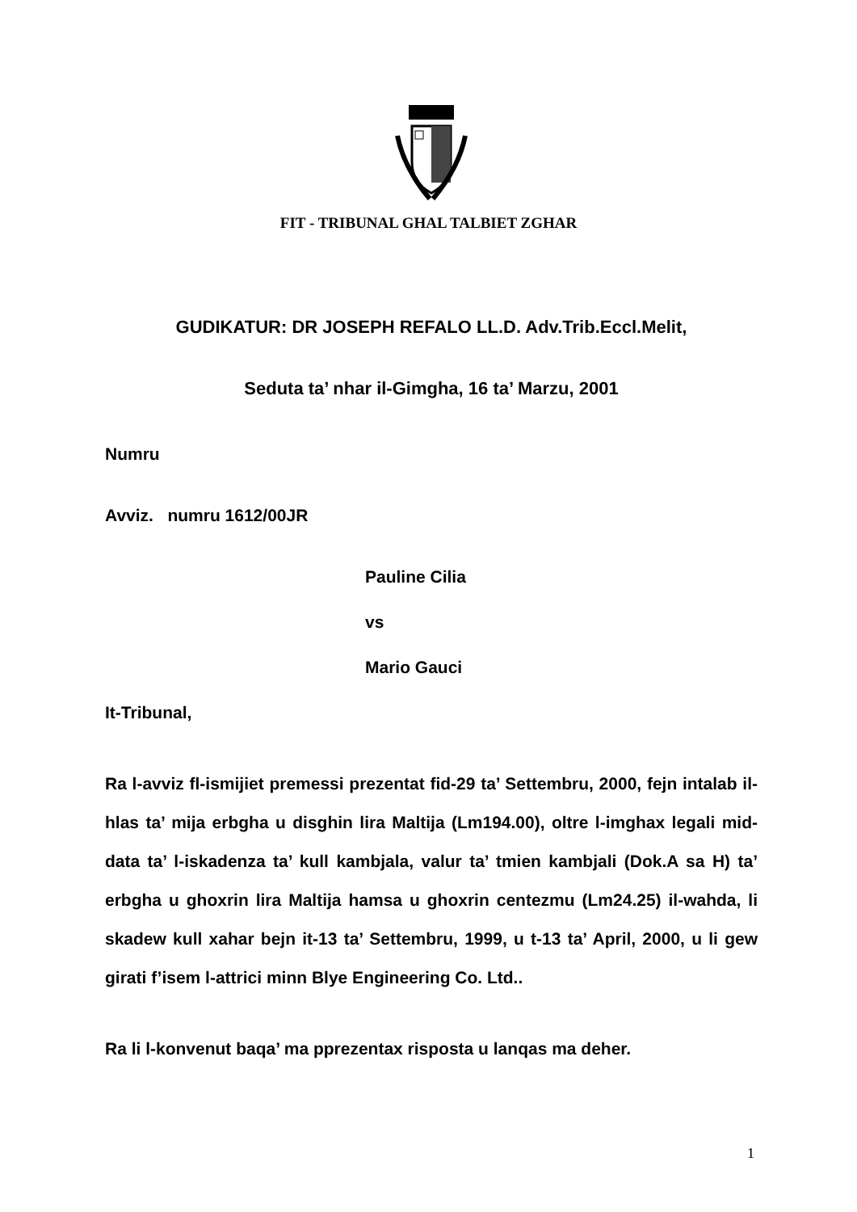FIT - TRIBUNAL GHAL TALBIET ZGHAR
GUDIKATUR: DR JOSEPH REFALO LL.D. Adv.Trib.Eccl.Melit,
Seduta ta’ nhar il-Gimgha, 16 ta’ Marzu, 2001
Numru
Avviz. numru 1612/00JR
Pauline Cilia
vs
Mario Gauci
It-Tribunal,
Ra l-avviz fl-ismijiet premessi prezentat fid-29 ta’ Settembru, 2000, fejn intalab il-hlas ta’ mija erbgha u disghin lira Maltija (Lm194.00), oltre l-imghax legali mid-data ta’ l-iskadenza ta’ kull kambjala, valur ta’ tmien kambjali (Dok.A sa H) ta’ erbgha u ghoxrin lira Maltija hamsa u ghoxrin centezmu (Lm24.25) il-wahda, li skadew kull xahar bejn it-13 ta’ Settembru, 1999, u t-13 ta’ April, 2000, u li gew girati f’isem l-attrici minn Blye Engineering Co. Ltd..
Ra li l-konvenut baqa’ ma pprezentax risposta u lanqas ma deher.
1